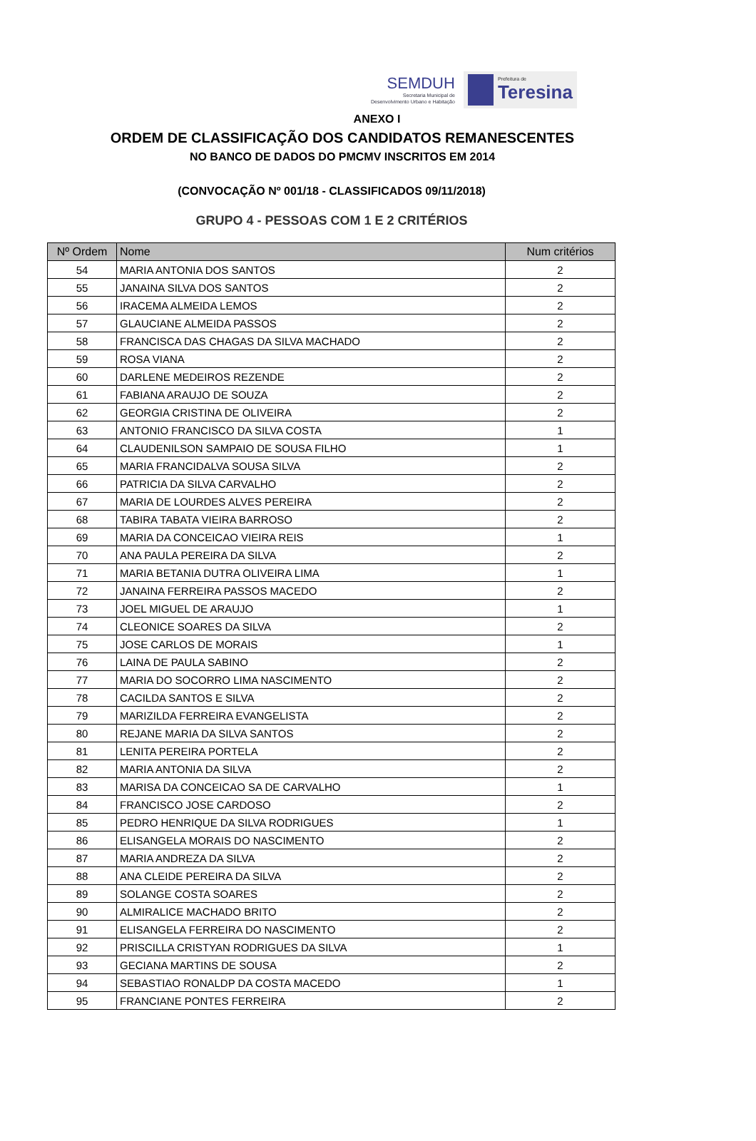SEMDUH
Secretaria Municipal de
Desenvolvimento Urbano e Habitação
Prefeitura de
Teresina
ANEXO I
ORDEM DE CLASSIFICAÇÃO DOS CANDIDATOS REMANESCENTES
NO BANCO DE DADOS DO PMCMV INSCRITOS EM 2014
(CONVOCAÇÃO Nº 001/18 - CLASSIFICADOS 09/11/2018)
GRUPO 4 - PESSOAS COM 1 E 2 CRITÉRIOS
| Nº Ordem | Nome | Num critérios |
| --- | --- | --- |
| 54 | MARIA ANTONIA DOS SANTOS | 2 |
| 55 | JANAINA SILVA DOS SANTOS | 2 |
| 56 | IRACEMA ALMEIDA LEMOS | 2 |
| 57 | GLAUCIANE ALMEIDA PASSOS | 2 |
| 58 | FRANCISCA DAS CHAGAS DA SILVA MACHADO | 2 |
| 59 | ROSA VIANA | 2 |
| 60 | DARLENE MEDEIROS REZENDE | 2 |
| 61 | FABIANA ARAUJO DE SOUZA | 2 |
| 62 | GEORGIA CRISTINA DE OLIVEIRA | 2 |
| 63 | ANTONIO FRANCISCO DA SILVA COSTA | 1 |
| 64 | CLAUDENILSON SAMPAIO DE SOUSA FILHO | 1 |
| 65 | MARIA FRANCIDALVA SOUSA SILVA | 2 |
| 66 | PATRICIA DA SILVA CARVALHO | 2 |
| 67 | MARIA DE LOURDES ALVES PEREIRA | 2 |
| 68 | TABIRA TABATA VIEIRA BARROSO | 2 |
| 69 | MARIA DA CONCEICAO VIEIRA REIS | 1 |
| 70 | ANA PAULA PEREIRA DA SILVA | 2 |
| 71 | MARIA BETANIA DUTRA OLIVEIRA LIMA | 1 |
| 72 | JANAINA FERREIRA PASSOS MACEDO | 2 |
| 73 | JOEL MIGUEL DE ARAUJO | 1 |
| 74 | CLEONICE SOARES DA SILVA | 2 |
| 75 | JOSE CARLOS DE MORAIS | 1 |
| 76 | LAINA DE PAULA SABINO | 2 |
| 77 | MARIA DO SOCORRO LIMA NASCIMENTO | 2 |
| 78 | CACILDA SANTOS E SILVA | 2 |
| 79 | MARIZILDA FERREIRA EVANGELISTA | 2 |
| 80 | REJANE MARIA DA SILVA SANTOS | 2 |
| 81 | LENITA PEREIRA PORTELA | 2 |
| 82 | MARIA ANTONIA DA SILVA | 2 |
| 83 | MARISA DA CONCEICAO SA DE CARVALHO | 1 |
| 84 | FRANCISCO JOSE CARDOSO | 2 |
| 85 | PEDRO HENRIQUE DA SILVA RODRIGUES | 1 |
| 86 | ELISANGELA MORAIS DO NASCIMENTO | 2 |
| 87 | MARIA ANDREZA DA SILVA | 2 |
| 88 | ANA CLEIDE PEREIRA DA SILVA | 2 |
| 89 | SOLANGE COSTA SOARES | 2 |
| 90 | ALMIRALICE MACHADO BRITO | 2 |
| 91 | ELISANGELA FERREIRA DO NASCIMENTO | 2 |
| 92 | PRISCILLA CRISTYAN RODRIGUES DA SILVA | 1 |
| 93 | GECIANA MARTINS DE SOUSA | 2 |
| 94 | SEBASTIAO RONALDP DA COSTA MACEDO | 1 |
| 95 | FRANCIANE PONTES FERREIRA | 2 |